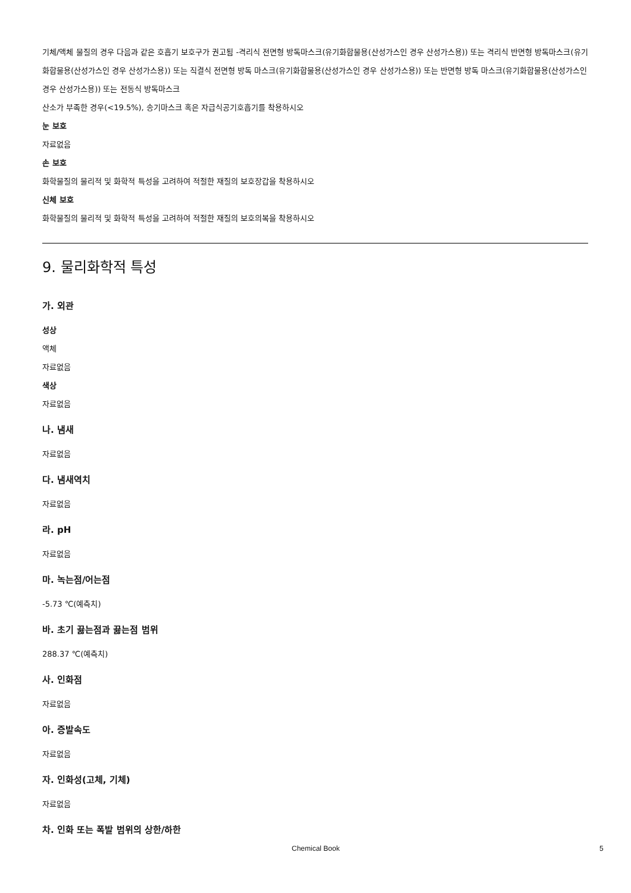기체/액체 물질의 경우 다음과 같은 호흡기 보호구가 권고됨 -격리식 전면형 방독마스크(유기화합물용(산성가스인 경우 산성가스용)) 또는 격리식 반면형 방독마스크(유기화합물용(산성가스인 경우 산성가스용)) 또는 직결식 전면형 방독 마스크(유기화합물용(산성가스인 경우 산성가스용)) 또는 반면형 방독 마스크(유기화합물용(산성가스인 경우 산성가스용)) 또는 전동식 방독마스크
산소가 부족한 경우(<19.5%), 송기마스크 혹은 자급식공기호흡기를 착용하시오
눈 보호
자료없음
손 보호
화학물질의 물리적 및 화학적 특성을 고려하여 적절한 재질의 보호장갑을 착용하시오
신체 보호
화학물질의 물리적 및 화학적 특성을 고려하여 적절한 재질의 보호의복을 착용하시오
9. 물리화학적 특성
가. 외관
성상
액체
자료없음
색상
자료없음
나. 냄새
자료없음
다. 냄새역치
자료없음
라. pH
자료없음
마. 녹는점/어는점
-5.73 ℃(예측치)
바. 초기 끓는점과 끓는점 범위
288.37 ℃(예측치)
사. 인화점
자료없음
아. 증발속도
자료없음
자. 인화성(고체, 기체)
자료없음
차. 인화 또는 폭발 범위의 상한/하한
Chemical Book 5